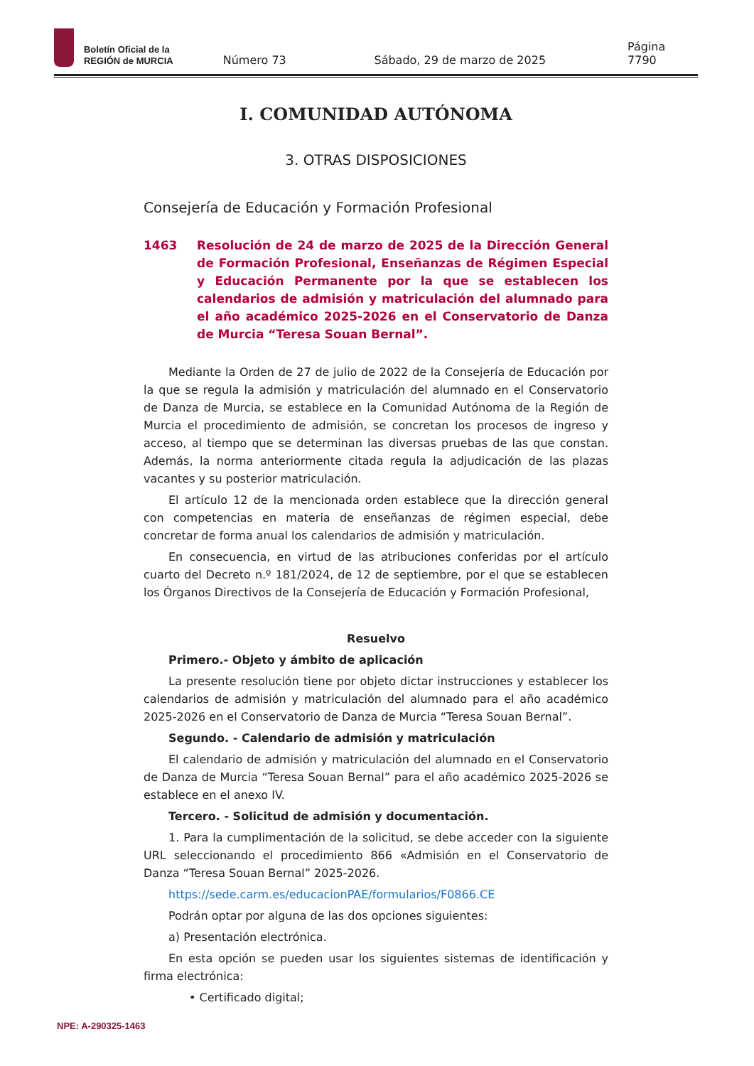Boletín Oficial de la
REGIÓN de MURCIA
Número 73 Sábado, 29 de marzo de 2025 Página 7790
I. COMUNIDAD AUTÓNOMA
3. OTRAS DISPOSICIONES
Consejería de Educación y Formación Profesional
1463 Resolución de 24 de marzo de 2025 de la Dirección General de Formación Profesional, Enseñanzas de Régimen Especial y Educación Permanente por la que se establecen los calendarios de admisión y matriculación del alumnado para el año académico 2025-2026 en el Conservatorio de Danza de Murcia “Teresa Souan Bernal”.
Mediante la Orden de 27 de julio de 2022 de la Consejería de Educación por la que se regula la admisión y matriculación del alumnado en el Conservatorio de Danza de Murcia, se establece en la Comunidad Autónoma de la Región de Murcia el procedimiento de admisión, se concretan los procesos de ingreso y acceso, al tiempo que se determinan las diversas pruebas de las que constan. Además, la norma anteriormente citada regula la adjudicación de las plazas vacantes y su posterior matriculación.
El artículo 12 de la mencionada orden establece que la dirección general con competencias en materia de enseñanzas de régimen especial, debe concretar de forma anual los calendarios de admisión y matriculación.
En consecuencia, en virtud de las atribuciones conferidas por el artículo cuarto del Decreto n.º 181/2024, de 12 de septiembre, por el que se establecen los Órganos Directivos de la Consejería de Educación y Formación Profesional,
Resuelvo
Primero.- Objeto y ámbito de aplicación
La presente resolución tiene por objeto dictar instrucciones y establecer los calendarios de admisión y matriculación del alumnado para el año académico 2025-2026 en el Conservatorio de Danza de Murcia “Teresa Souan Bernal”.
Segundo. - Calendario de admisión y matriculación
El calendario de admisión y matriculación del alumnado en el Conservatorio de Danza de Murcia “Teresa Souan Bernal” para el año académico 2025-2026 se establece en el anexo IV.
Tercero. - Solicitud de admisión y documentación.
1. Para la cumplimentación de la solicitud, se debe acceder con la siguiente URL seleccionando el procedimiento 866 «Admisión en el Conservatorio de Danza “Teresa Souan Bernal” 2025-2026.
https://sede.carm.es/educacionPAE/formularios/F0866.CE
Podrán optar por alguna de las dos opciones siguientes:
a) Presentación electrónica.
En esta opción se pueden usar los siguientes sistemas de identificación y firma electrónica:
• Certificado digital;
NPE: A-290325-1463